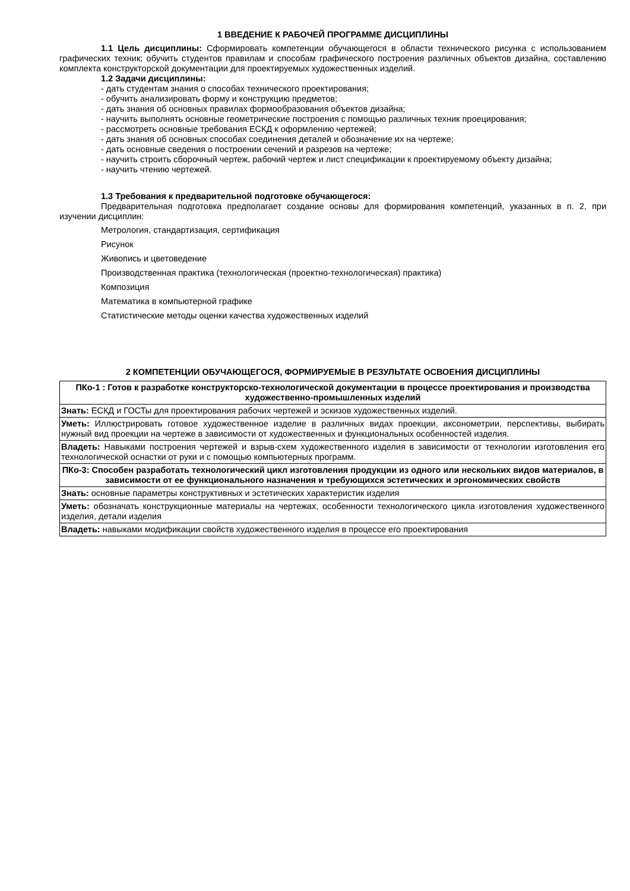1 ВВЕДЕНИЕ К РАБОЧЕЙ ПРОГРАММЕ ДИСЦИПЛИНЫ
1.1 Цель дисциплины: Сформировать компетенции обучающегося в области технического рисунка с использованием графических техник; обучить студентов правилам и способам графического построения различных объектов дизайна, составлению комплекта конструкторской документации для проектируемых художественных изделий.
1.2 Задачи дисциплины:
- дать студентам знания о способах технического проектирования;
- обучить анализировать форму и конструкцию предметов;
- дать знания об основных правилах формообразования объектов дизайна;
- научить выполнять основные геометрические построения с помощью различных техник проецирования;
- рассмотреть основные требования ЕСКД к оформлению чертежей;
- дать знания об основных способах соединения деталей и обозначение их на чертеже;
- дать основные сведения о построении сечений и разрезов на чертеже;
- научить строить сборочный чертеж, рабочий чертеж и лист спецификации к проектируемому объекту дизайна;
- научить чтению чертежей.
1.3 Требования к предварительной подготовке обучающегося:
Предварительная подготовка предполагает создание основы для формирования компетенций, указанных в п. 2, при изучении дисциплин:
Метрология, стандартизация, сертификация
Рисунок
Живопись и цветоведение
Производственная практика (технологическая (проектно-технологическая) практика)
Композиция
Математика в компьютерной графике
Статистические методы оценки качества художественных изделий
2 КОМПЕТЕНЦИИ ОБУЧАЮЩЕГОСЯ, ФОРМИРУЕМЫЕ В РЕЗУЛЬТАТЕ ОСВОЕНИЯ ДИСЦИПЛИНЫ
| ПКо-1 : Готов к разработке конструкторско-технологической документации в процессе проектирования и производства художественно-промышленных изделий |
| Знать: ЕСКД и ГОСТы для проектирования рабочих чертежей и эскизов художественных изделий. |
| Уметь: Иллюстрировать готовое художественное изделие в различных видах проекции, аксонометрии, перспективы, выбирать нужный вид проекции на чертеже в зависимости от художественных и функциональных особенностей изделия. |
| Владеть: Навыками построения чертежей и взрыв-схем художественного изделия в зависимости от технологии изготовления его технологической оснастки от руки и с помощью компьютерных программ. |
| ПКо-3: Способен разработать технологический цикл изготовления продукции из одного или нескольких видов материалов, в зависимости от ее функционального назначения и требующихся эстетических и эргономических свойств |
| Знать: основные параметры конструктивных и эстетических характеристик изделия |
| Уметь: обозначать конструкционные материалы на чертежах, особенности технологического цикла изготовления художественного изделия, детали изделия |
| Владеть: навыками модификации свойств художественного изделия в процессе его проектирования |